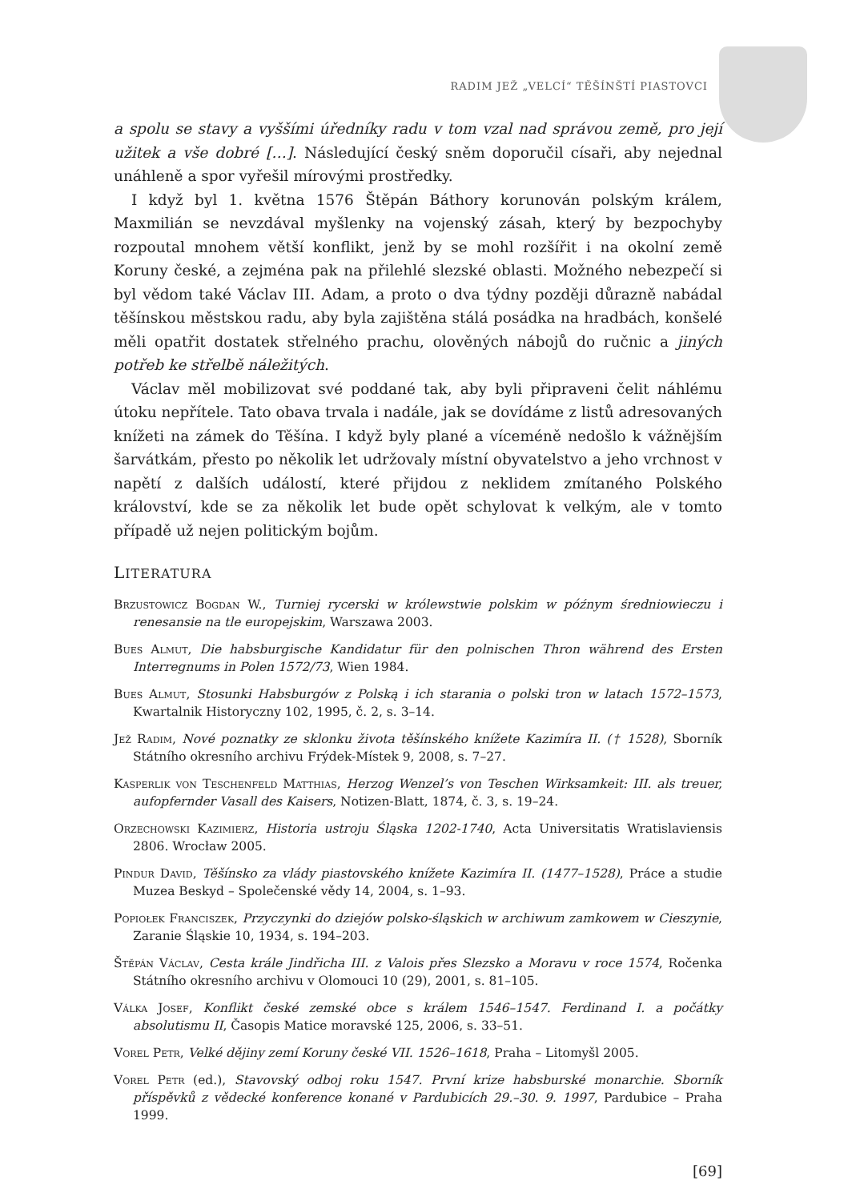RADIM JEŽ „VELCÍ“ TĚŠÍNŠTÍ PIASTOVCI
a spolu se stavy a vyššími úředníky radu v tom vzal nad správou země, pro její užitek a vše dobré […]. Následující český sněm doporučil císaři, aby nejednal unáhleně a spor vyřešil mírovými prostředky.
I když byl 1. května 1576 Štěpán Báthory korunován polským králem, Maxmilián se nevzdával myšlenky na vojenský zásah, který by bezpochyby rozpoutal mnohem větší konflikt, jenž by se mohl rozšířit i na okolní země Koruny české, a zejména pak na přilehlé slezské oblasti. Možného nebezpečí si byl vědom také Václav III. Adam, a proto o dva týdny později důrazně nabádal těšínskou městskou radu, aby byla zajištěna stálá posádka na hradbách, konšelé měli opatřit dostatek střelného prachu, olověných nábojů do ručnic a jiných potřeb ke střelbě náležitých.
Václav měl mobilizovat své poddané tak, aby byli připraveni čelit náhlému útoku nepřítele. Tato obava trvala i nadále, jak se dovídáme z listů adresovaných knížeti na zámek do Těšína. I když byly plané a víceméně nedošlo k vážnějším šarvátkám, přesto po několik let udržovaly místní obyvatelstvo a jeho vrchnost v napětí z dalších událostí, které přijdou z neklidem zmítaného Polského království, kde se za několik let bude opět schylovat k velkým, ale v tomto případě už nejen politickým bojům.
LITERATURA
Brzustowicz Bogdan W., Turniej rycerski w królewstwie polskim w późnym średniowieczu i renesansie na tle europejskim, Warszawa 2003.
Bues Almut, Die habsburgische Kandidatur für den polnischen Thron während des Ersten Interregnums in Polen 1572/73, Wien 1984.
Bues Almut, Stosunki Habsburgów z Polską i ich starania o polski tron w latach 1572–1573, Kwartalnik Historyczny 102, 1995, č. 2, s. 3–14.
Jež Radim, Nové poznatky ze sklonku života těšínského knížete Kazimíra II. († 1528), Sborník Státního okresního archivu Frýdek-Místek 9, 2008, s. 7–27.
Kasperlik von Teschenfeld Matthias, Herzog Wenzel’s von Teschen Wirksamkeit: III. als treuer, aufopfernder Vasall des Kaisers, Notizen-Blatt, 1874, č. 3, s. 19–24.
Orzechowski Kazimierz, Historia ustroju Śląska 1202-1740, Acta Universitatis Wratislaviensis 2806. Wrocław 2005.
Pindur David, Těšínsko za vlády piastovského knížete Kazimíra II. (1477–1528), Práce a studie Muzea Beskyd – Společenské vědy 14, 2004, s. 1–93.
Popiołek Franciszek, Przyczynki do dziejów polsko-śląskich w archiwum zamkowem w Cieszynie, Zaranie Śląskie 10, 1934, s. 194–203.
Štěpán Václav, Cesta krále Jindřicha III. z Valois přes Slezsko a Moravu v roce 1574, Ročenka Státního okresního archivu v Olomouci 10 (29), 2001, s. 81–105.
Válka Josef, Konflikt české zemské obce s králem 1546–1547. Ferdinand I. a počátky absolutismu II, Časopis Matice moravské 125, 2006, s. 33–51.
Vorel Petr, Velké dějiny zemí Koruny české VII. 1526–1618, Praha – Litomyšl 2005.
Vorel Petr (ed.), Stavovský odboj roku 1547. První krize habsburské monarchie. Sborník příspěvků z vědecké konference konané v Pardubicích 29.–30. 9. 1997, Pardubice – Praha 1999.
[69]